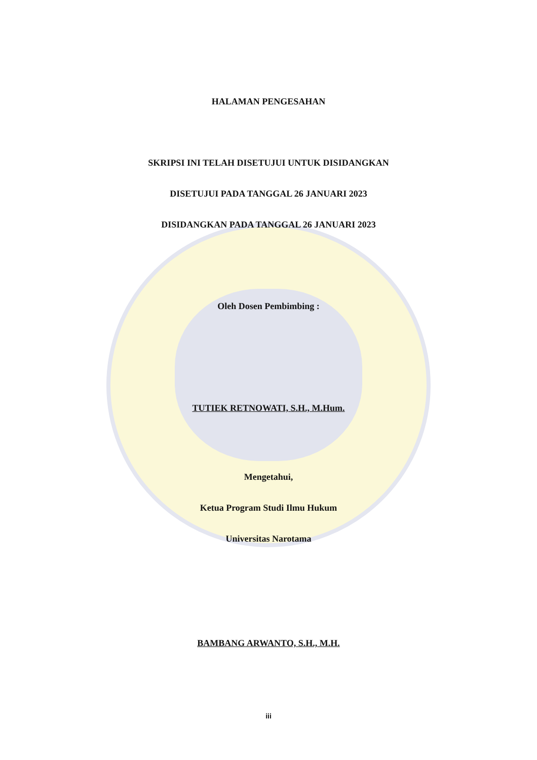HALAMAN PENGESAHAN
SKRIPSI INI TELAH DISETUJUI UNTUK DISIDANGKAN
DISETUJUI PADA TANGGAL 26 JANUARI 2023
DISIDANGKAN PADA TANGGAL 26 JANUARI 2023
Oleh Dosen Pembimbing :
TUTIEK RETNOWATI, S.H., M.Hum.
Mengetahui,
Ketua Program Studi Ilmu Hukum
Universitas Narotama
BAMBANG ARWANTO, S.H., M.H.
iii